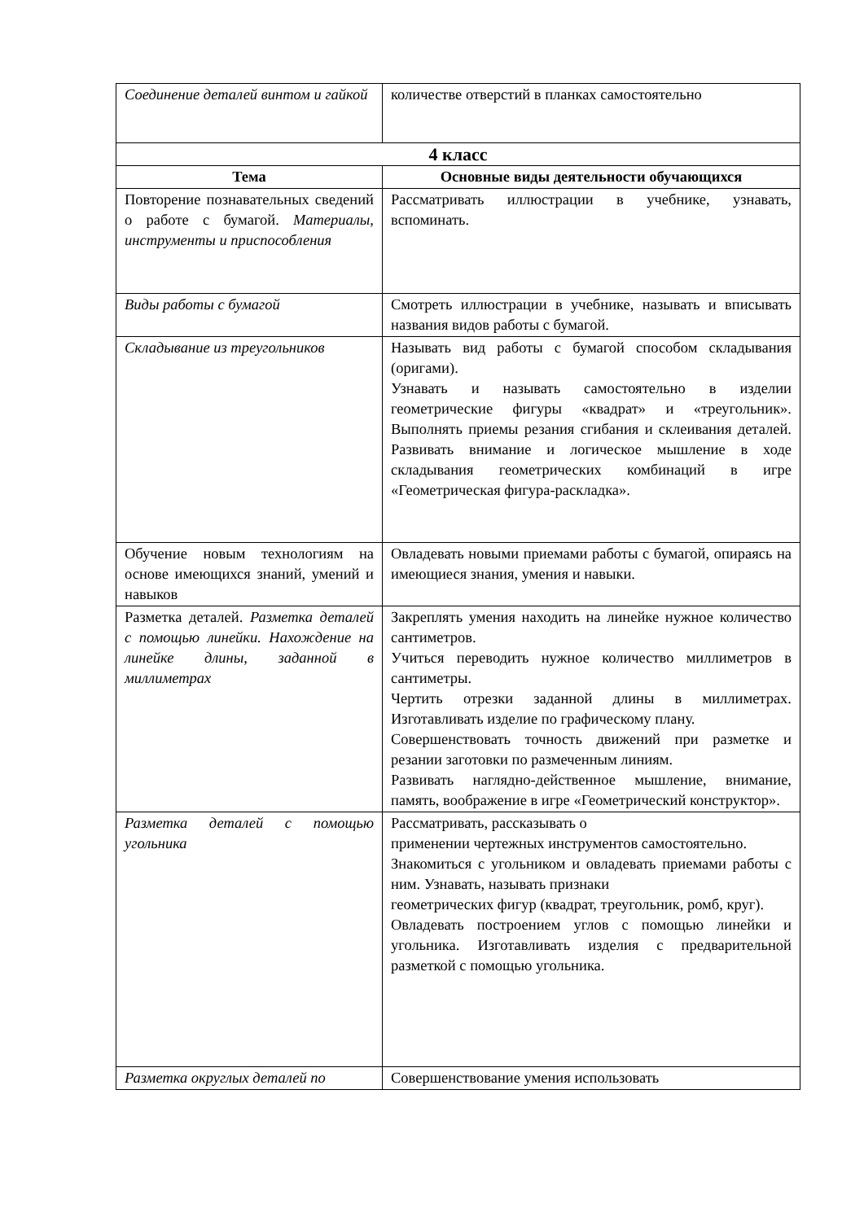| Соединение деталей винтом и гайкой | количестве отверстий в планках самостоятельно |
| 4 класс | |
| Тема | Основные виды деятельности обучающихся |
| Повторение познавательных сведений о работе с бумагой. Материалы, инструменты и приспособления | Рассматривать иллюстрации в учебнике, узнавать, вспоминать. |
| Виды работы с бумагой | Смотреть иллюстрации в учебнике, называть и вписывать названия видов работы с бумагой. |
| Складывание из треугольников | Называть вид работы с бумагой способом складывания (оригами). Узнавать и называть самостоятельно в изделии геометрические фигуры «квадрат» и «треугольник». Выполнять приемы резания сгибания и склеивания деталей. Развивать внимание и логическое мышление в ходе складывания геометрических комбинаций в игре «Геометрическая фигура-раскладка». |
| Обучение новым технологиям на основе имеющихся знаний, умений и навыков | Овладевать новыми приемами работы с бумагой, опираясь на имеющиеся знания, умения и навыки. |
| Разметка деталей. Разметка деталей с помощью линейки. Нахождение на линейке длины, заданной в миллиметрах | Закреплять умения находить на линейке нужное количество сантиметров. Учиться переводить нужное количество миллиметров в сантиметры. Чертить отрезки заданной длины в миллиметрах. Изготавливать изделие по графическому плану. Совершенствовать точность движений при разметке и резании заготовки по размеченным линиям. Развивать наглядно-действенное мышление, внимание, память, воображение в игре «Геометрический конструктор». |
| Разметка деталей с помощью угольника | Рассматривать, рассказывать о применении чертежных инструментов самостоятельно. Знакомиться с угольником и овладевать приемами работы с ним. Узнавать, называть признаки геометрических фигур (квадрат, треугольник, ромб, круг). Овладевать построением углов с помощью линейки и угольника. Изготавливать изделия с предварительной разметкой с помощью угольника. |
| Разметка округлых деталей по | Совершенствование умения использовать |